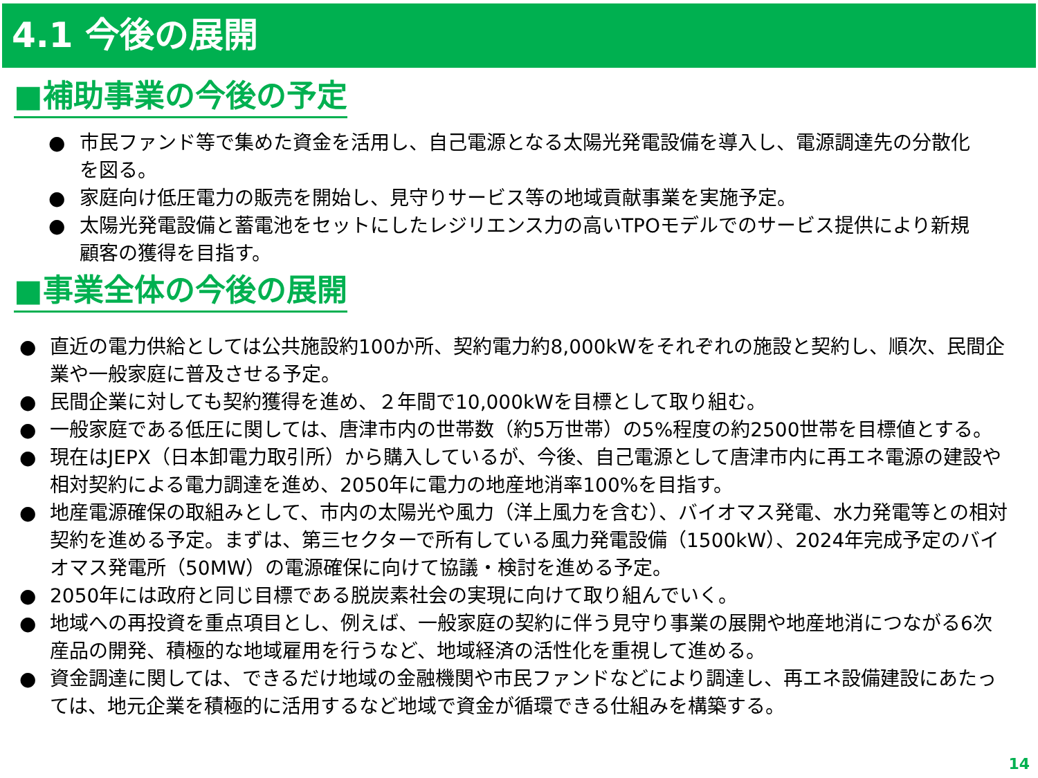4.1 今後の展開
■補助事業の今後の予定
● 市民ファンド等で集めた資金を活用し、自己電源となる太陽光発電設備を導入し、電源調達先の分散化を図る。
● 家庭向け低圧電力の販売を開始し、見守りサービス等の地域貢献事業を実施予定。
● 太陽光発電設備と蓄電池をセットにしたレジリエンス力の高いTPOモデルでのサービス提供により新規顧客の獲得を目指す。
■事業全体の今後の展開
● 直近の電力供給としては公共施設約100か所、契約電力約8,000kWをそれぞれの施設と契約し、順次、民間企業や一般家庭に普及させる予定。
● 民間企業に対しても契約獲得を進め、２年間で10,000kWを目標として取り組む。
● 一般家庭である低圧に関しては、唐津市内の世帯数（約5万世帯）の5%程度の約2500世帯を目標値とする。
● 現在はJEPX（日本卸電力取引所）から購入しているが、今後、自己電源として唐津市内に再エネ電源の建設や相対契約による電力調達を進め、2050年に電力の地産地消率100%を目指す。
● 地産電源確保の取組みとして、市内の太陽光や風力（洋上風力を含む）、バイオマス発電、水力発電等との相対契約を進める予定。まずは、第三セクターで所有している風力発電設備（1500kW）、2024年完成予定のバイオマス発電所（50MW）の電源確保に向けて協議・検討を進める予定。
● 2050年には政府と同じ目標である脱炭素社会の実現に向けて取り組んでいく。
● 地域への再投資を重点項目とし、例えば、一般家庭の契約に伴う見守り事業の展開や地産地消につながる6次産品の開発、積極的な地域雇用を行うなど、地域経済の活性化を重視して進める。
● 資金調達に関しては、できるだけ地域の金融機関や市民ファンドなどにより調達し、再エネ設備建設にあたっては、地元企業を積極的に活用するなど地域で資金が循環できる仕組みを構築する。
14